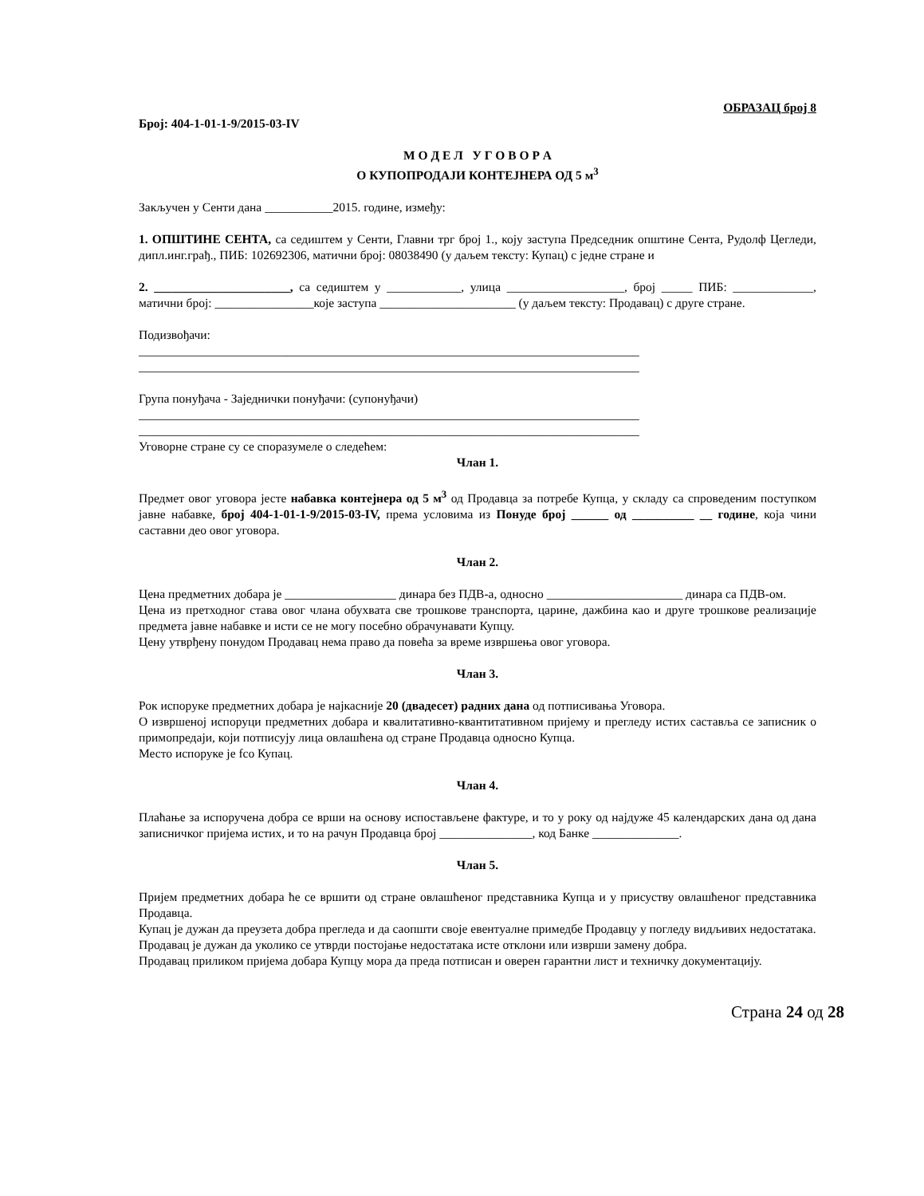ОБРАЗАЦ број 8
Број: 404-1-01-1-9/2015-03-IV
М О Д Е Л У Г О В О Р А
О КУПОПРОДАЈИ КОНТЕЈНЕРА ОД 5 м<sup>3</sup>
Закључен у Сенти дана ___________2015. године, између:
1. ОПШТИНЕ СЕНТА, са седиштем у Сенти, Главни трг број 1., коју заступа Председник општине Сента, Рудолф Цегледи, дипл.инг.грађ., ПИБ: 102692306, матични број: 08038490 (у даљем тексту: Купац) с једне стране и
2. ______________________, са седиштем у ____________, улица ___________________, број _____ ПИБ: _____________, матични број: ________________које заступа ______________________ (у даљем тексту: Продавац) с друге стране.
Подизвођачи:
_________________________________________________________________________________
_________________________________________________________________________________
Група понуђача - Заједнички понуђачи: (супонуђачи)
_________________________________________________________________________________
_________________________________________________________________________________
Уговорне стране су се споразумеле о следећем:
Члан 1.
Предмет овог уговора јесте набавка контејнера од 5 м<sup>3</sup> од Продавца за потребе Купца, у складу са спроведеним поступком јавне набавке, број 404-1-01-1-9/2015-03-IV, према условима из Понуде број ______ од __________ __ године, која чини саставни део овог уговора.
Члан 2.
Цена предметних добара је __________________ динара без ПДВ-а, односно ______________________ динара са ПДВ-ом.
Цена из претходног става овог члана обухвата све трошкове транспорта, царине, дажбина као и друге трошкове реализације предмета јавне набавке и исти се не могу посебно обрачунавати Купцу.
Цену утврђену понудом Продавац нема право да повећа за време извршења овог уговора.
Члан 3.
Рок испоруке предметних добара је најкасније 20 (двадесет) радних дана од потписивања Уговора.
О извршеној испоруци предметних добара и квалитативно-квантитативном пријему и прегледу истих саставља се записник о примопредаји, који потписују лица овлашћена од стране Продавца односно Купца.
Место испоруке је fco Купац.
Члан 4.
Плаћање за испоручена добра се врши на основу испостављене фактуре, и то у року од најдуже 45 календарских дана од дана записничког пријема истих, и то на рачун Продавца број _______________, код Банке ______________.
Члан 5.
Пријем предметних добара ће се вршити од стране овлашћеног представника Купца и у присуству овлашћеног представника Продавца.
Купац је дужан да преузета добра прегледа и да саопшти своје евентуалне примедбе Продавцу у погледу видљивих недостатака.
Продавац је дужан да уколико се утврди постојање недостатака исте отклони или изврши замену добра.
Продавац приликом пријема добара Купцу мора да преда потписан и оверен гарантни лист и техничку документацију.
Страна 24 од 28